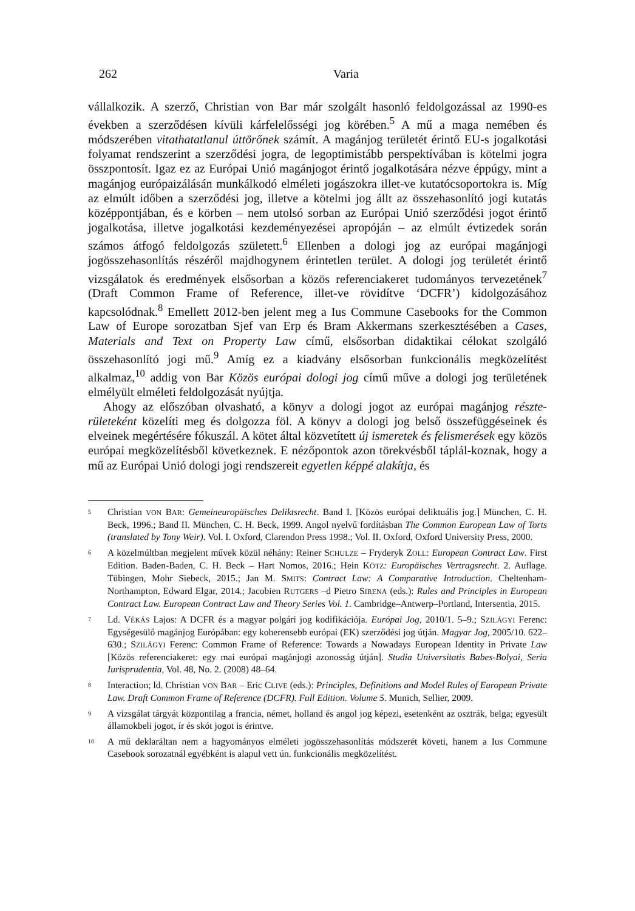262 Varia
vállalkozik. A szerző, Christian von Bar már szolgált hasonló feldolgozással az 1990-es években a szerződésen kívüli kárfelelősségi jog körében.<sup>5</sup> A mű a maga nemében és módszerében vitathatatlanul úttörőnek számít. A magánjog területét érintő EU-s jogalkotási folyamat rendszerint a szerződési jogra, de legoptimistább perspektívában is kötelmi jogra összpontosít. Igaz ez az Európai Unió magánjogot érintő jogalkotására nézve éppúgy, mint a magánjog európaizálásán munkálkodó elméleti jogászokra illet-ve kutatócsoportokra is. Míg az elmúlt időben a szerződési jog, illetve a kötelmi jog állt az összehasonlító jogi kutatás középpontjában, és e körben – nem utolsó sorban az Európai Unió szerződési jogot érintő jogalkotása, illetve jogalkotási kezdeményezései apropóján – az elmúlt évtizedek során számos átfogó feldolgozás született.<sup>6</sup> Ellenben a dologi jog az európai magánjogi jogösszehasonlítás részéről majdhogynem érintetlen terület. A dologi jog területét érintő vizsgálatok és eredmények elsősorban a közös referenciakeret tudományos tervezetének<sup>7</sup> (Draft Common Frame of Reference, illet-ve rövidítve ‘DCFR’) kidolgozásához kapcsolódnak.<sup>8</sup> Emellett 2012-ben jelent meg a Ius Commune Casebooks for the Common Law of Europe sorozatban Sjef van Erp és Bram Akkermans szerkesztésében a Cases, Materials and Text on Property Law című, elsősorban didaktikai célokat szolgáló összehasonlító jogi mű.<sup>9</sup> Amíg ez a kiadvány elsősorban funkcionális megközelítést alkalmaz,<sup>10</sup> addig von Bar Közös európai dologi jog című műve a dologi jog területének elmélyült elméleti feldolgozását nyújtja.
Ahogy az előszóban olvasható, a könyv a dologi jogot az európai magánjog részte-rületeként közelíti meg és dolgozza föl. A könyv a dologi jog belső összefüggéseinek és elveinek megértésére fókuszál. A kötet által közvetített új ismeretek és felismerések egy közös európai megközelítésből következnek. E nézőpontok azon törekvésből táplál-koznak, hogy a mű az Európai Unió dologi jogi rendszereit egyetlen képpé alakítja, és
5 Christian VON BAR: Gemeineuropäisches Deliktsrecht. Band I. [Közös európai deliktuális jog.] München, C. H. Beck, 1996.; Band II. München, C. H. Beck, 1999. Angol nyelvű fordításban The Common European Law of Torts (translated by Tony Weir). Vol. I. Oxford, Clarendon Press 1998.; Vol. II. Oxford, Oxford University Press, 2000.
6 A közelmúltban megjelent művek közül néhány: Reiner SCHULZE – Fryderyk ZOLL: European Contract Law. First Edition. Baden-Baden, C. H. Beck – Hart Nomos, 2016.; Hein KÖTZ: Europäisches Vertragsrecht. 2. Auflage. Tübingen, Mohr Siebeck, 2015.; Jan M. SMITS: Contract Law: A Comparative Introduction. Cheltenham-Northampton, Edward Elgar, 2014.; Jacobien RUTGERS –d Pietro SIRENA (eds.): Rules and Principles in European Contract Law. European Contract Law and Theory Series Vol. 1. Cambridge–Antwerp–Portland, Intersentia, 2015.
7 Ld. VÉKÁS Lajos: A DCFR és a magyar polgári jog kodifikációja. Európai Jog, 2010/1. 5–9.; SZILÁGYI Ferenc: Egységesülő magánjog Európában: egy koherensebb európai (EK) szerződési jog útján. Magyar Jog, 2005/10. 622–630.; SZILÁGYI Ferenc: Common Frame of Reference: Towards a Nowadays European Identity in Private Law [Közös referenciakeret: egy mai európai magánjogi azonosság útján]. Studia Universitatis Babes-Bolyai, Seria Iurisprudentia, Vol. 48, No. 2. (2008) 48–64.
8 Interaction; ld. Christian VON BAR – Eric CLIVE (eds.): Principles, Definitions and Model Rules of European Private Law. Draft Common Frame of Reference (DCFR). Full Edition. Volume 5. Munich, Sellier, 2009.
9 A vizsgálat tárgyát központilag a francia, német, holland és angol jog képezi, esetenként az osztrák, belga; egyesült államokbeli jogot, ír és skót jogot is érintve.
10 A mű deklaráltan nem a hagyományos elméleti jogösszehasonlítás módszerét követi, hanem a Ius Commune Casebook sorozatnál egyébként is alapul vett ún. funkcionális megközelítést.